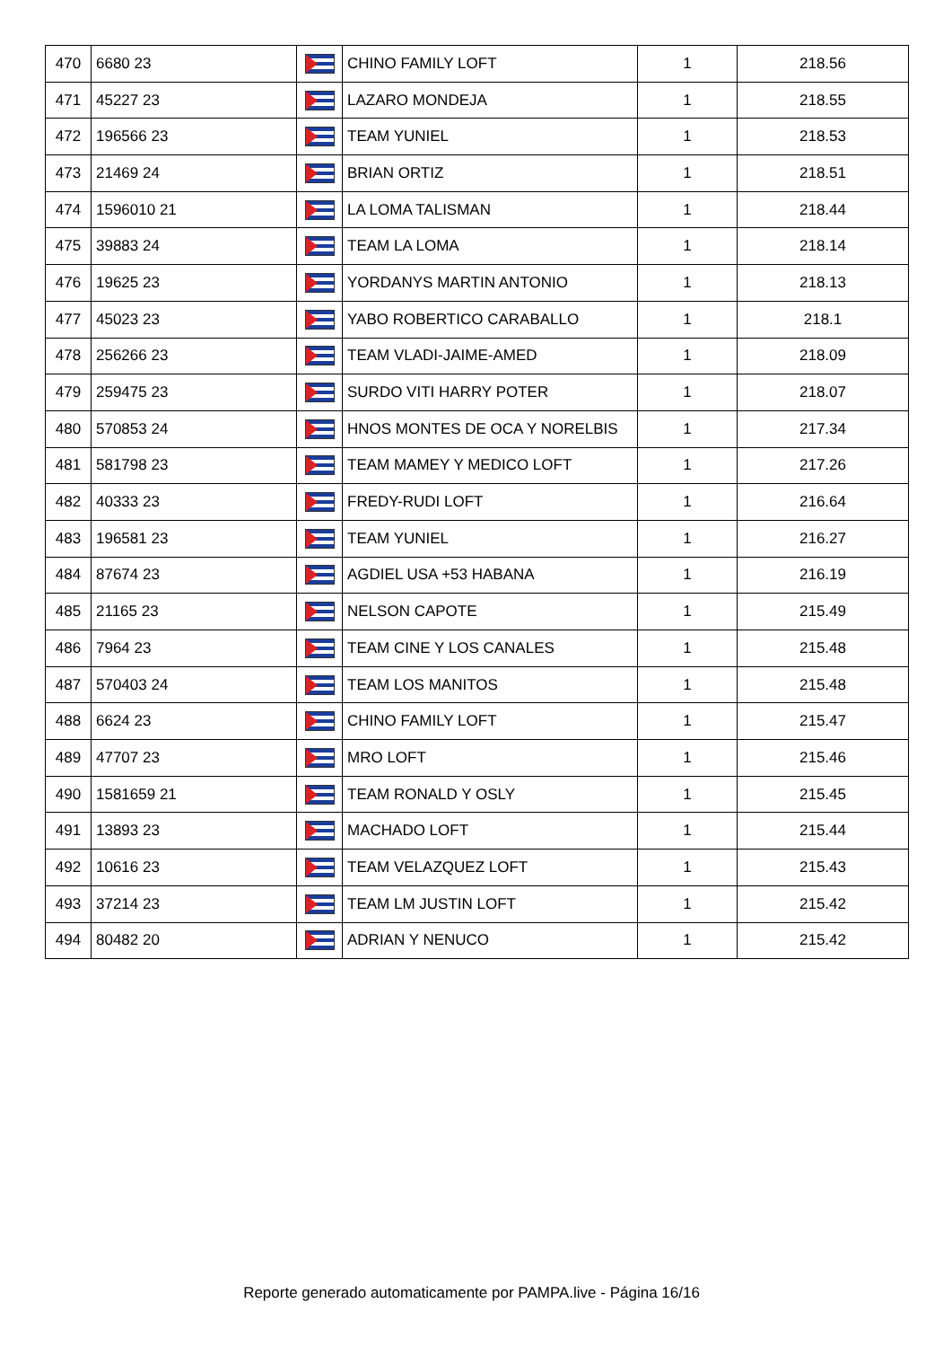| 470 | 6680 23 | | CHINO FAMILY LOFT | 1 | 218.56 |
| 471 | 45227 23 | | LAZARO MONDEJA | 1 | 218.55 |
| 472 | 196566 23 | | TEAM YUNIEL | 1 | 218.53 |
| 473 | 21469 24 | | BRIAN ORTIZ | 1 | 218.51 |
| 474 | 1596010 21 | | LA LOMA TALISMAN | 1 | 218.44 |
| 475 | 39883 24 | | TEAM LA LOMA | 1 | 218.14 |
| 476 | 19625 23 | | YORDANYS MARTIN ANTONIO | 1 | 218.13 |
| 477 | 45023 23 | | YABO ROBERTICO CARABALLO | 1 | 218.1 |
| 478 | 256266 23 | | TEAM VLADI-JAIME-AMED | 1 | 218.09 |
| 479 | 259475 23 | | SURDO VITI HARRY POTER | 1 | 218.07 |
| 480 | 570853 24 | | HNOS MONTES DE OCA Y NORELBIS | 1 | 217.34 |
| 481 | 581798 23 | | TEAM MAMEY Y MEDICO LOFT | 1 | 217.26 |
| 482 | 40333 23 | | FREDY-RUDI LOFT | 1 | 216.64 |
| 483 | 196581 23 | | TEAM YUNIEL | 1 | 216.27 |
| 484 | 87674 23 | | AGDIEL USA +53 HABANA | 1 | 216.19 |
| 485 | 21165 23 | | NELSON CAPOTE | 1 | 215.49 |
| 486 | 7964 23 | | TEAM CINE Y LOS CANALES | 1 | 215.48 |
| 487 | 570403 24 | | TEAM LOS MANITOS | 1 | 215.48 |
| 488 | 6624 23 | | CHINO FAMILY LOFT | 1 | 215.47 |
| 489 | 47707 23 | | MRO LOFT | 1 | 215.46 |
| 490 | 1581659 21 | | TEAM RONALD Y OSLY | 1 | 215.45 |
| 491 | 13893 23 | | MACHADO LOFT | 1 | 215.44 |
| 492 | 10616 23 | | TEAM VELAZQUEZ LOFT | 1 | 215.43 |
| 493 | 37214 23 | | TEAM LM JUSTIN LOFT | 1 | 215.42 |
| 494 | 80482 20 | | ADRIAN Y NENUCO | 1 | 215.42 |
Reporte generado automaticamente por PAMPA.live - Página 16/16